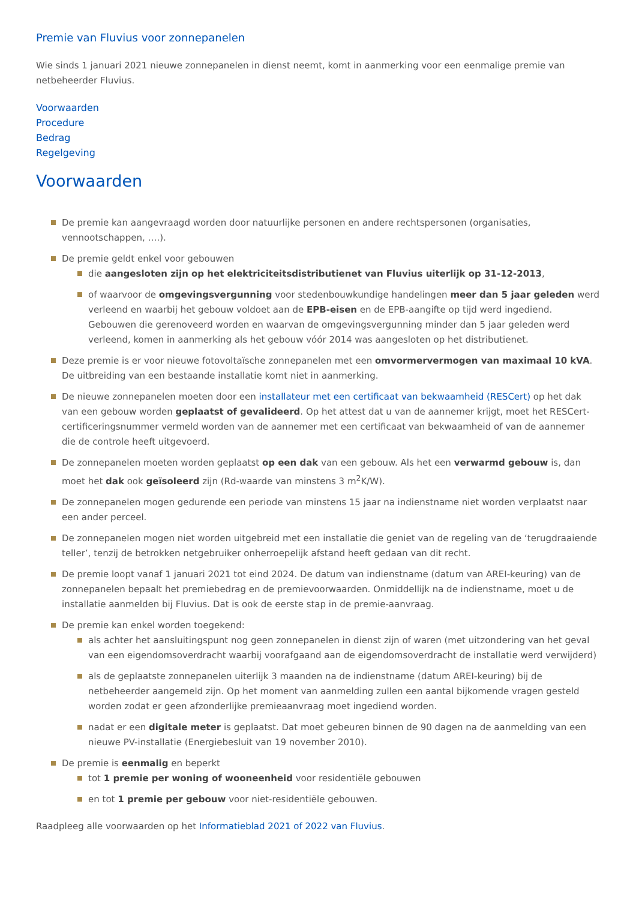Premie van Fluvius voor zonnepanelen
Wie sinds 1 januari 2021 nieuwe zonnepanelen in dienst neemt, komt in aanmerking voor een eenmalige premie van netbeheerder Fluvius.
Voorwaarden
Procedure
Bedrag
Regelgeving
Voorwaarden
De premie kan aangevraagd worden door natuurlijke personen en andere rechtspersonen (organisaties, vennootschappen, ….).
De premie geldt enkel voor gebouwen
die aangesloten zijn op het elektriciteitsdistributienet van Fluvius uiterlijk op 31-12-2013,
of waarvoor de omgevingsvergunning voor stedenbouwkundige handelingen meer dan 5 jaar geleden werd verleend en waarbij het gebouw voldoet aan de EPB-eisen en de EPB-aangifte op tijd werd ingediend. Gebouwen die gerenoveerd worden en waarvan de omgevingsvergunning minder dan 5 jaar geleden werd verleend, komen in aanmerking als het gebouw vóór 2014 was aangesloten op het distributienet.
Deze premie is er voor nieuwe fotovoltaïsche zonnepanelen met een omvormervermogen van maximaal 10 kVA. De uitbreiding van een bestaande installatie komt niet in aanmerking.
De nieuwe zonnepanelen moeten door een installateur met een certificaat van bekwaamheid (RESCert) op het dak van een gebouw worden geplaatst of gevalideerd. Op het attest dat u van de aannemer krijgt, moet het RESCert-certificeringsnummer vermeld worden van de aannemer met een certificaat van bekwaamheid of van de aannemer die de controle heeft uitgevoerd.
De zonnepanelen moeten worden geplaatst op een dak van een gebouw. Als het een verwarmd gebouw is, dan moet het dak ook geïsoleerd zijn (Rd-waarde van minstens 3 m<sup>2</sup>K/W).
De zonnepanelen mogen gedurende een periode van minstens 15 jaar na indienstname niet worden verplaatst naar een ander perceel.
De zonnepanelen mogen niet worden uitgebreid met een installatie die geniet van de regeling van de ‘terugdraaiende teller’, tenzij de betrokken netgebruiker onherroepelijk afstand heeft gedaan van dit recht.
De premie loopt vanaf 1 januari 2021 tot eind 2024. De datum van indienstname (datum van AREI-keuring) van de zonnepanelen bepaalt het premiebedrag en de premievoorwaarden. Onmiddellijk na de indienstname, moet u de installatie aanmelden bij Fluvius. Dat is ook de eerste stap in de premie-aanvraag.
De premie kan enkel worden toegekend:
als achter het aansluitingspunt nog geen zonnepanelen in dienst zijn of waren (met uitzondering van het geval van een eigendomsoverdracht waarbij voorafgaand aan de eigendomsoverdracht de installatie werd verwijderd)
als de geplaatste zonnepanelen uiterlijk 3 maanden na de indienstname (datum AREI-keuring) bij de netbeheerder aangemeld zijn. Op het moment van aanmelding zullen een aantal bijkomende vragen gesteld worden zodat er geen afzonderlijke premieaanvraag moet ingediend worden.
nadat er een digitale meter is geplaatst. Dat moet gebeuren binnen de 90 dagen na de aanmelding van een nieuwe PV-installatie (Energiebesluit van 19 november 2010).
De premie is eenmalig en beperkt
tot 1 premie per woning of wooneenheid voor residentiële gebouwen
en tot 1 premie per gebouw voor niet-residentiële gebouwen.
Raadpleeg alle voorwaarden op het Informatieblad 2021 of 2022 van Fluvius.